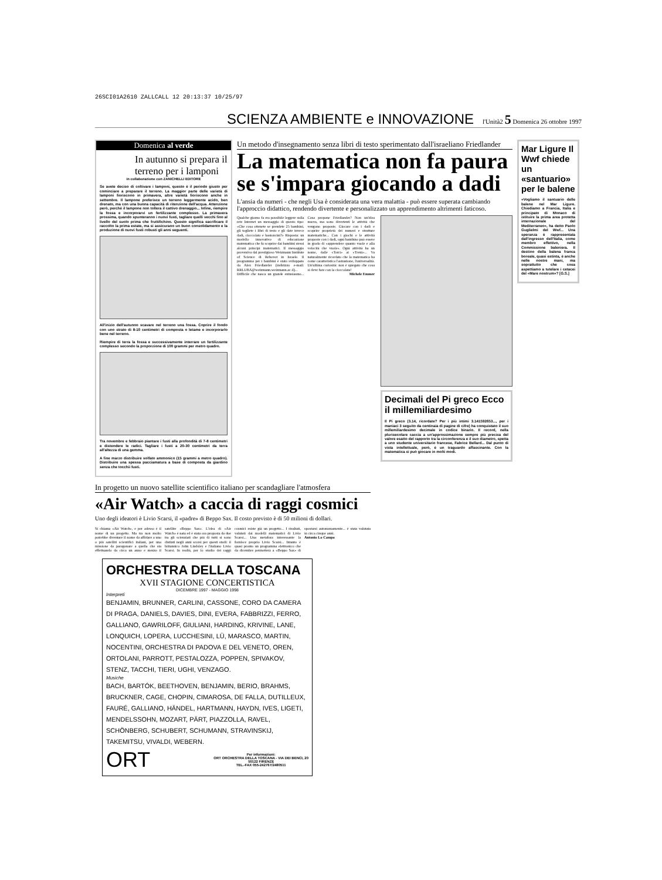26SCI01A2610 ZALLCALL 12 20:13:37 10/25/97
SCIENZA AMBIENTE e INNOVAZIONE l'Unità2 5 Domenica 26 ottobre 1997
Domenica al verde
In autunno si prepara il terreno per i lamponi
in collaborazione con ZANICHELLI EDITORE
Se avete deciso di coltivare i lamponi, questo è il periodo giusto per cominciare a preparare il terreno. La maggior parte delle varietà di lamponi fioriscono in primavera, altre varietà fioriscono anche in settembre. Il lampone preferisce un terreno leggermente acido, ben drenato, ma con una buona capacità di ritenzione dell'acqua. Attenzione però, perché il lampone non tollera il cattivo drenaggio... Infine, riempire la fossa e incorporarvi un fertilizzante complesso. La primavera prossima, quando spunteranno i nuovi fusti, tagliare quelli vecchi fino al livello del suolo prima che fruttifichino. Questo significa sacrificare il raccolto la prima estate, ma si assicurano un buon consolidamento e la produzione di nuovi fusti robusti gli anni seguenti.
All'inizio dell'autunno scavare nel terreno una fossa. Coprire il fondo con uno strato di 8-10 centimetri di composta o letame e incorporarlo bene nel terreno.
Riempire di terra la fossa e successivamente interrare un fertilizzante complesso secondo la proporzione di 100 grammi per metro quadro.
Tra novembre e febbraio piantare i fusti alla profondità di 7-8 centimetri e distendere le radici. Tagliare i fusti a 20-30 centimetri da terra all'altezza di una gemma.
A fine marzo distribuire solfato ammonico (15 grammi a metro quadro). Distribuire una spessa pacciamatura a base di composta da giardino senza che tocchii fusti.
Un metodo d'insegnamento senza libri di testo sperimentato dall'israeliano Friedlander
La matematica non fa paura se s'impara giocando a dadi
L'ansia da numeri - che negli Usa è considerata una vera malattia - può essere superata cambiando l'approccio didattico, rendendo divertente e personalizzato un apprendimento altrimenti faticoso.
Qualche giorno fa era possibile leggere sulla rete Internet un messaggio di questo tipo: «Che cosa ottenete se prendete 25 bambini, gli togliete i libri di testo e gli date invece dadi, cioccolato e bastoncini?» Risposta: un modello innovativo di educazione matematica che fa scoprire dai bambini stessi alcuni principi matematici. Il messaggio proveniva dal prestigioso Weizmann Institute of Science di Rehovot in Israele. Il programma per i bambini è stato sviluppato da Alex Friedlander (indirizzo e-mail: RRLUBA@weizmann.weizmann.ac.il)... Difficile che nasca un grande entusiasmo... Cosa propone Friedlander? Non un'idea nuova, ma sono divertenti le attività che vengono proposte. Giocare con i dadi e scoprire proprietà dei numeri e strutture matematiche... Con i giochi e le attività proposte con i dadi, ogni bambino può essere in grado di «apprendere quanto vuole e alla velocità che vuole». Ogni attività ha un nome, dalle «Torri» ai «Treni»... Va naturalmente ricordato che la matematica ha come caratteristica l'astrazione, l'universalità. Un'ultima curiosità: non è spiegato che cosa si deve fare con la cioccolata!
Michele Emmer
Decimali del Pi greco Ecco il millemiliardesimo
Il Pi greco (3.14, ricordate? Per i più intimi 3.141592653..., per i maniaci 3 seguito da centinaia di pagine di cifre) ha conquistato il suo millemiliardesimo decimale in codice binario. Il record, nella plurisecolare caccia a un'approssimazione sempre più precisa del valore esatto del rapporto tra la circonferenza e il suo diametro, spetta a uno studente universitario francese, Fabrice Bellard... Dal punto di vista intellettuale, però, è un traguardo affascinante. Con la matematica si può giocare in molti modi.
Mar Ligure Il Wwf chiede un «santuario» per le balene
«Vogliamo il santuario delle balene nel Mar Ligure. Chiediamo a Francia, Italia e principato di Monaco di istituire la prima area protetta internazionale del Mediterraneo», ha detto Paolo Guglielmi del Wwf... Una speranza è rappresentata dall'ingresso dell'Italia, come membro effettivo, nella Commissione baleniera. Il destino della balena franca boreale, quasi estinta, è anche nelle nostre mani, ma soprattutto che cosa aspettiamo a tutelare i cetacei del «Mare nostrum»? [G.S.]
In progetto un nuovo satellite scientifico italiano per scandagliare l'atmosfera
«Air Watch» a caccia di raggi cosmici
Uno degli ideatori è Livio Scarsi, il «padre» di Beppo Sax. Il costo previsto è di 50 milioni di dollari.
Si chiama «Air Watch», e per adesso è il nome di un progetto. Ma tra non molto potrebbe diventare il nome da affidare a uno o più satelliti scientifici italiani, per una missione da paragonare a quella che sta effettuando da circa un anno e mezzo il satellite «Beppo Sax». L'idea di «Air Watch» è nata ed è stata ora proposta da due tra gli scienziati che più di tutti si sono distinti negli anni scorsi per questi studi: il britannico John Lindsley e l'italiano Livio Scarsi. In realtà, per lo studio dei raggi cosmici esiste già un progetto... I risultati, valutati dai modelli matematici di Livio Scarsi... Una metafora interessante la fornisce proprio Livio Scarsi... Intanto è quasi pronto un programma elettronico che da dicembre permetterà a «Beppo Sax» di spostarsi autonomamente... è stata valutata in circa cinque anni.
Antonio Lo Campo
ORCHESTRA DELLA TOSCANA
XVII STAGIONE CONCERTISTICA
DICEMBRE 1997 - MAGGIO 1998
Interpreti
BENJAMIN, BRUNNER, CARLINI, CASSONE, CORO DA CAMERA DI PRAGA, DANIELS, DAVIES, DINI, EVERA, FABBRIZZI, FERRO, GALLIANO, GAWRILOFF, GIULIANI, HARDING, KRIVINE, LANE, LONQUICH, LOPERA, LUCCHESINI, LÜ, MARASCO, MARTIN, NOCENTINI, ORCHESTRA DI PADOVA E DEL VENETO, OREN, ORTOLANI, PARROTT, PESTALOZZA, POPPEN, SPIVAKOV, STENZ, TACCHI, TIERI, UGHI, VENZAGO.
Musiche
BACH, BARTÓK, BEETHOVEN, BENJAMIN, BERIO, BRAHMS, BRUCKNER, CAGE, CHOPIN, CIMAROSA, DE FALLA, DUTILLEUX, FAURÉ, GALLIANO, HÄNDEL, HARTMANN, HAYDN, IVES, LIGETI, MENDELSSOHN, MOZART, PÄRT, PIAZZOLLA, RAVEL, SCHÖNBERG, SCHUBERT, SCHUMANN, STRAVINSKIJ, TAKEMITSU, VIVALDI, WEBERN.
ORT Per informazioni:
ORT ORCHESTRA DELLA TOSCANA - VIA DEI BENCI, 20
50122 FIRENZE
TEL.-FAX 055-242767/2480511